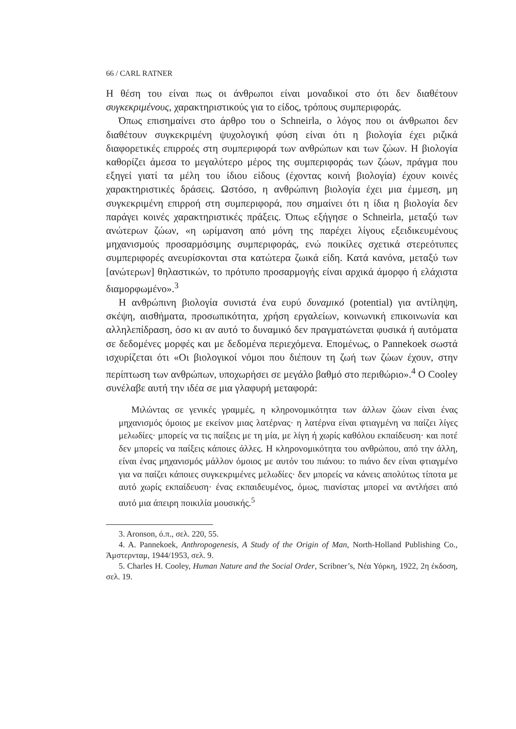66 / CARL RATNER
Η θέση του είναι πως οι άνθρωποι είναι μοναδικοί στο ότι δεν διαθέτουν συγκεκριμένους, χαρακτηριστικούς για το είδος, τρόπους συμπεριφοράς.
Όπως επισημαίνει στο άρθρο του ο Schneirla, ο λόγος που οι άνθρωποι δεν διαθέτουν συγκεκριμένη ψυχολογική φύση είναι ότι η βιολογία έχει ριζικά διαφορετικές επιρροές στη συμπεριφορά των ανθρώπων και των ζώων. Η βιολογία καθορίζει άμεσα το μεγαλύτερο μέρος της συμπεριφοράς των ζώων, πράγμα που εξηγεί γιατί τα μέλη του ίδιου είδους (έχοντας κοινή βιολογία) έχουν κοινές χαρακτηριστικές δράσεις. Ωστόσο, η ανθρώπινη βιολογία έχει μια έμμεση, μη συγκεκριμένη επιρροή στη συμπεριφορά, που σημαίνει ότι η ίδια η βιολογία δεν παράγει κοινές χαρακτηριστικές πράξεις. Όπως εξήγησε ο Schneirla, μεταξύ των ανώτερων ζώων, «η ωρίμανση από μόνη της παρέχει λίγους εξειδικευμένους μηχανισμούς προσαρμόσιμης συμπεριφοράς, ενώ ποικίλες σχετικά στερεότυπες συμπεριφορές ανευρίσκονται στα κατώτερα ζωικά είδη. Κατά κανόνα, μεταξύ των [ανώτερων] θηλαστικών, το πρότυπο προσαρμογής είναι αρχικά άμορφο ή ελάχιστα διαμορφωμένο».<sup>3</sup>
Η ανθρώπινη βιολογία συνιστά ένα ευρύ δυναμικό (potential) για αντίληψη, σκέψη, αισθήματα, προσωπικότητα, χρήση εργαλείων, κοινωνική επικοινωνία και αλληλεπίδραση, όσο κι αν αυτό το δυναμικό δεν πραγματώνεται φυσικά ή αυτόματα σε δεδομένες μορφές και με δεδομένα περιεχόμενα. Επομένως, ο Pannekoek σωστά ισχυρίζεται ότι «Οι βιολογικοί νόμοι που διέπουν τη ζωή των ζώων έχουν, στην περίπτωση των ανθρώπων, υποχωρήσει σε μεγάλο βαθμό στο περιθώριο».<sup>4</sup> Ο Cooley συνέλαβε αυτή την ιδέα σε μια γλαφυρή μεταφορά:
Μιλώντας σε γενικές γραμμές, η κληρονομικότητα των άλλων ζώων είναι ένας μηχανισμός όμοιος με εκείνον μιας λατέρνας· η λατέρνα είναι φτιαγμένη να παίζει λίγες μελωδίες· μπορείς να τις παίξεις με τη μία, με λίγη ή χωρίς καθόλου εκπαίδευση· και ποτέ δεν μπορείς να παίξεις κάποιες άλλες. Η κληρονομικότητα του ανθρώπου, από την άλλη, είναι ένας μηχανισμός μάλλον όμοιος με αυτόν του πιάνου: το πιάνο δεν είναι φτιαγμένο για να παίζει κάποιες συγκεκριμένες μελωδίες· δεν μπορείς να κάνεις απολύτως τίποτα με αυτό χωρίς εκπαίδευση· ένας εκπαιδευμένος, όμως, πιανίστας μπορεί να αντλήσει από αυτό μια άπειρη ποικιλία μουσικής.<sup>5</sup>
3. Aronson, ό.π., σελ. 220, 55.
4. A. Pannekoek, Anthropogenesis, A Study of the Origin of Man, North-Holland Publishing Co., Άμστερνταμ, 1944/1953, σελ. 9.
5. Charles H. Cooley, Human Nature and the Social Order, Scribner’s, Νέα Υόρκη, 1922, 2η έκδοση, σελ. 19.